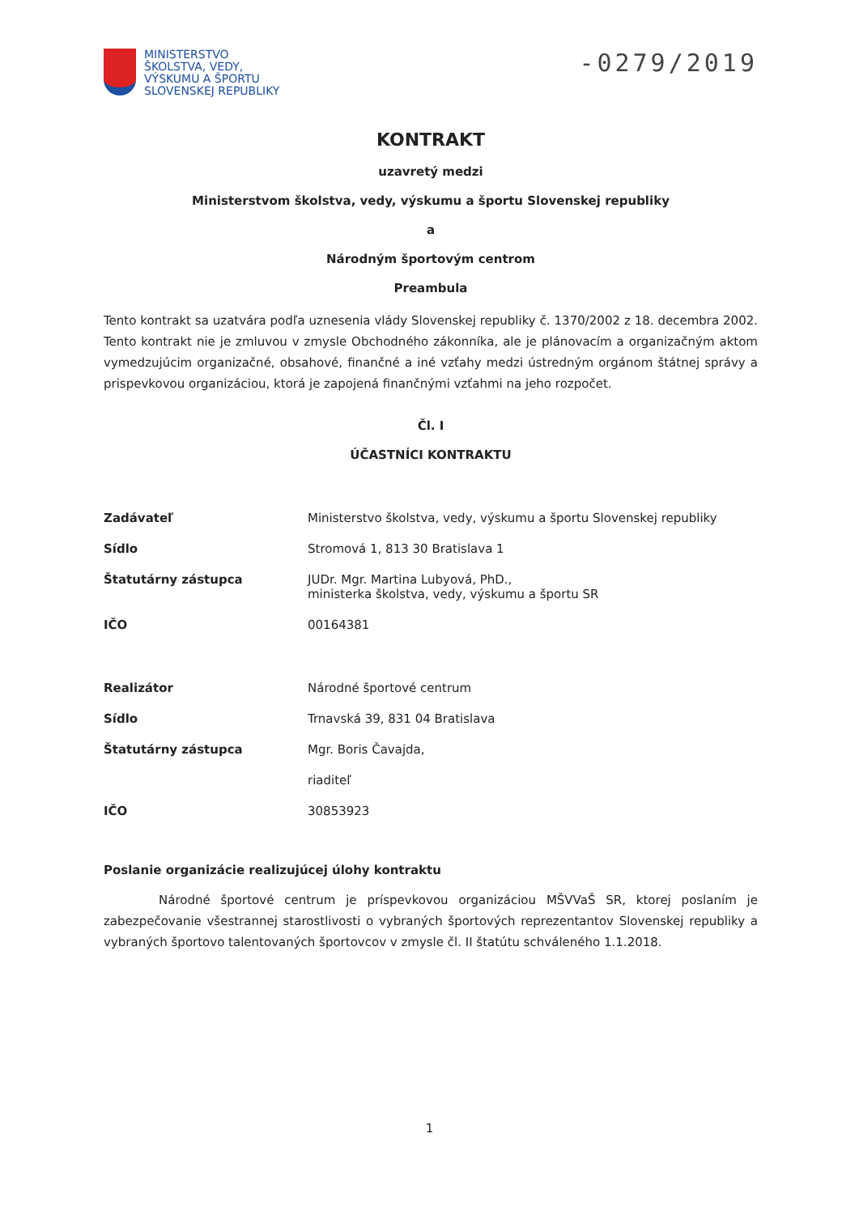MINISTERSTVO
ŠKOLSTVA, VEDY,
VÝSKUMU A ŠPORTU
SLOVENSKEJ REPUBLIKY
-0279/2019
KONTRAKT
uzavretý medzi
Ministerstvom školstva, vedy, výskumu a športu Slovenskej republiky
a
Národným športovým centrom
Preambula
Tento kontrakt sa uzatvára podľa uznesenia vlády Slovenskej republiky č. 1370/2002 z 18. decembra 2002. Tento kontrakt nie je zmluvou v zmysle Obchodného zákonníka, ale je plánovacím a organizačným aktom vymedzujúcim organizačné, obsahové, finančné a iné vzťahy medzi ústredným orgánom štátnej správy a prispevkovou organizáciou, ktorá je zapojená finančnými vzťahmi na jeho rozpočet.
Čl. I
ÚČASTNÍCI KONTRAKTU
| Zadávateľ | Ministerstvo školstva, vedy, výskumu a športu Slovenskej republiky |
| Sídlo | Stromová 1, 813 30 Bratislava 1 |
| Štatutárny zástupca | JUDr. Mgr. Martina Lubyová, PhD., ministerka školstva, vedy, výskumu a športu SR |
| IČO | 00164381 |
| Realizátor | Národné športové centrum |
| Sídlo | Trnavská 39, 831 04 Bratislava |
| Štatutárny zástupca | Mgr. Boris Čavajda, |
| | riaditeľ |
| IČO | 30853923 |
Poslanie organizácie realizujúcej úlohy kontraktu
Národné športové centrum je príspevkovou organizáciou MŠVVaŠ SR, ktorej poslaním je zabezpečovanie všestrannej starostlivosti o vybraných športových reprezentantov Slovenskej republiky a vybraných športovo talentovaných športovcov v zmysle čl. II štatútu schváleného 1.1.2018.
1